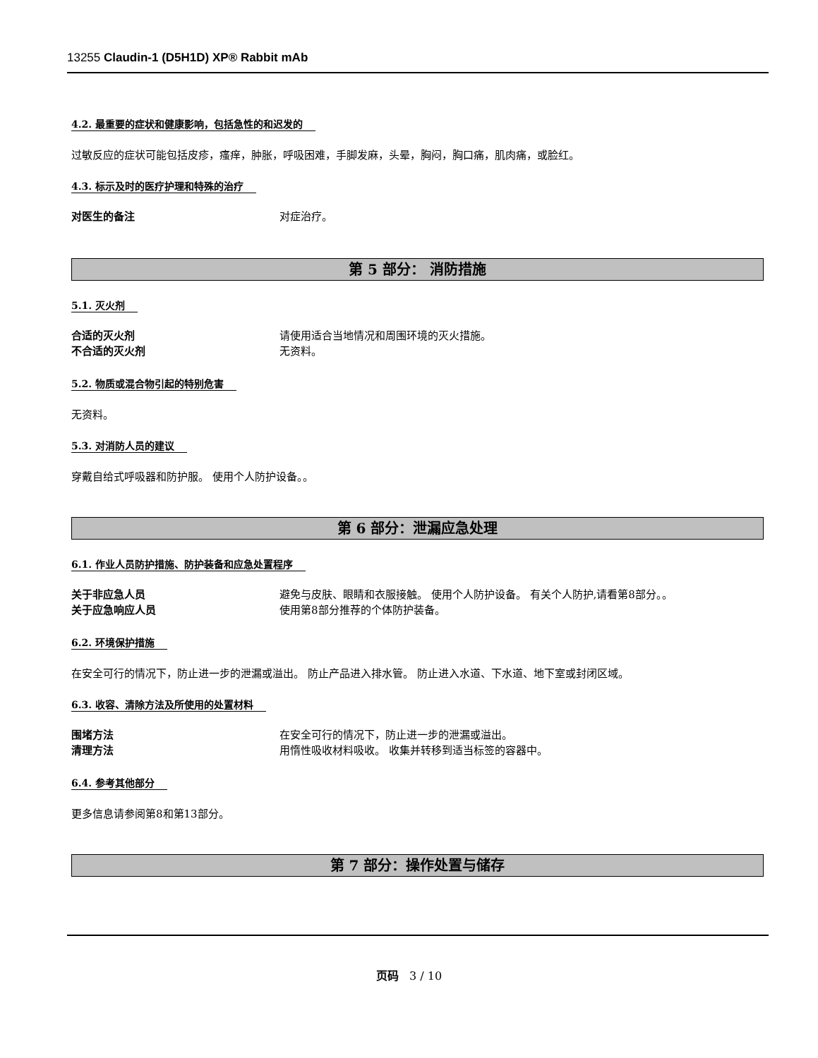13255 Claudin-1 (D5H1D) XP® Rabbit mAb
4.2. 最重要的症状和健康影响，包括急性的和迟发的
过敏反应的症状可能包括皮疹，瘙痒，肿胀，呼吸困难，手脚发麻，头晕，胸闷，胸口痛，肌肉痛，或脸红。
4.3. 标示及时的医疗护理和特殊的治疗
对医生的备注 对症治疗。
第 5 部分： 消防措施
5.1. 灭火剂
合适的灭火剂 请使用适合当地情况和周围环境的灭火措施。
不合适的灭火剂 无资料。
5.2. 物质或混合物引起的特别危害
无资料。
5.3. 对消防人员的建议
穿戴自给式呼吸器和防护服。 使用个人防护设备。。
第 6 部分：泄漏应急处理
6.1. 作业人员防护措施、防护装备和应急处置程序
关于非应急人员 避免与皮肤、眼睛和衣服接触。 使用个人防护设备。 有关个人防护,请看第8部分。。
关于应急响应人员 使用第8部分推荐的个体防护装备。
6.2. 环境保护措施
在安全可行的情况下，防止进一步的泄漏或溢出。 防止产品进入排水管。 防止进入水道、下水道、地下室或封闭区域。
6.3. 收容、清除方法及所使用的处置材料
围堵方法 在安全可行的情况下，防止进一步的泄漏或溢出。
清理方法 用惰性吸收材料吸收。 收集并转移到适当标签的容器中。
6.4. 参考其他部分
更多信息请参阅第8和第13部分。
第 7 部分：操作处置与储存
页码 3 / 10